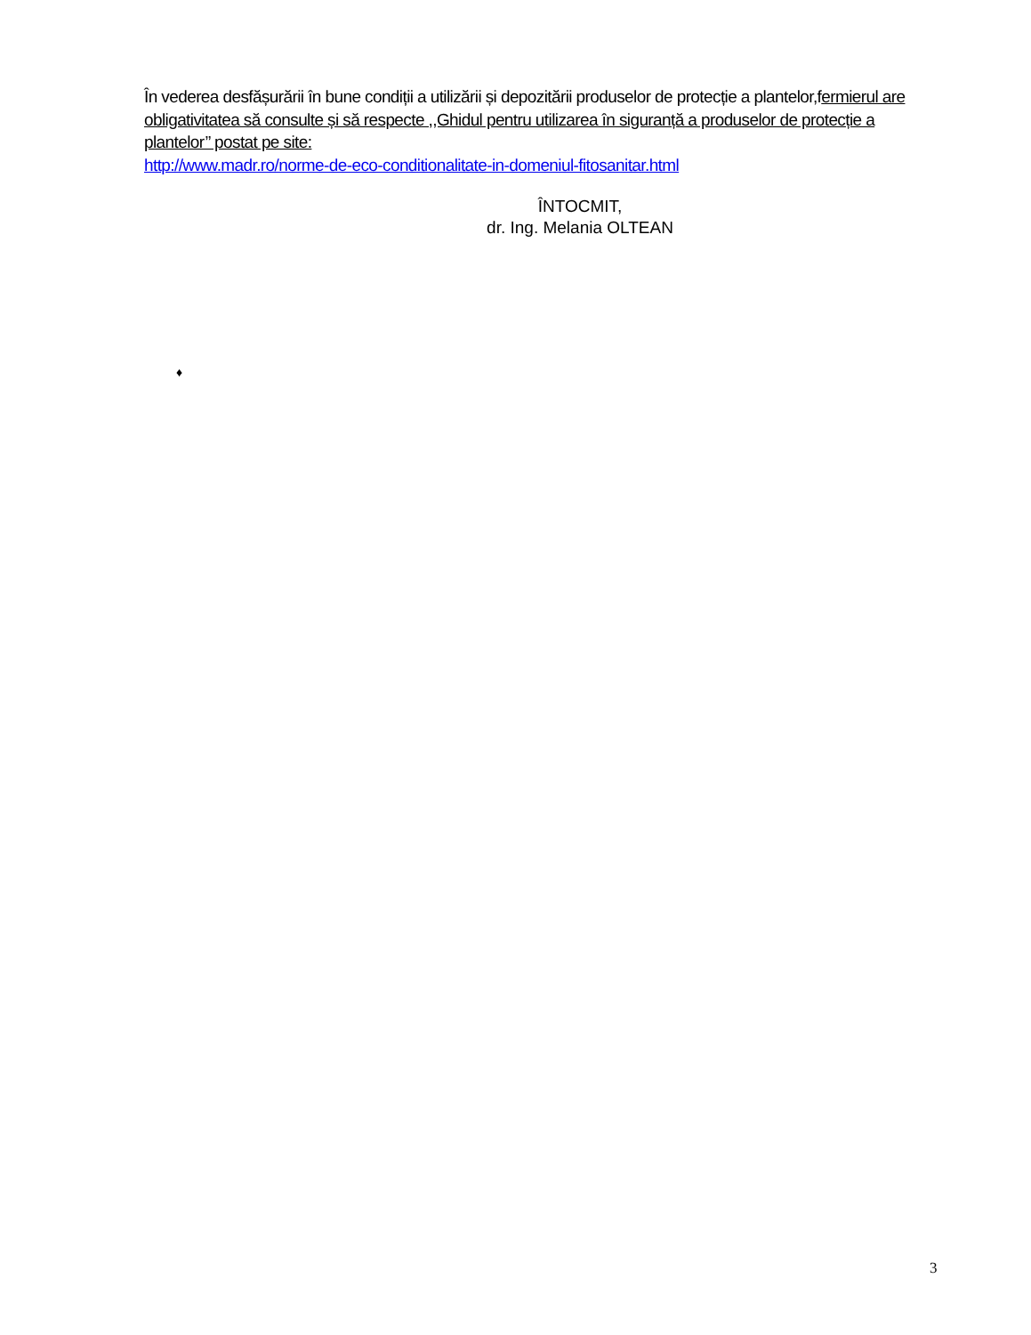În vederea desfășurării în bune condiții a utilizării și depozitării produselor de protecție a plantelor,fermierul are obligativitatea să consulte și să respecte ,,Ghidul pentru utilizarea în siguranță a produselor de protecție a plantelor’’ postat pe site:
http://www.madr.ro/norme-de-eco-conditionalitate-in-domeniul-fitosanitar.html
ÎNTOCMIT,
dr. Ing. Melania OLTEAN
♦
3